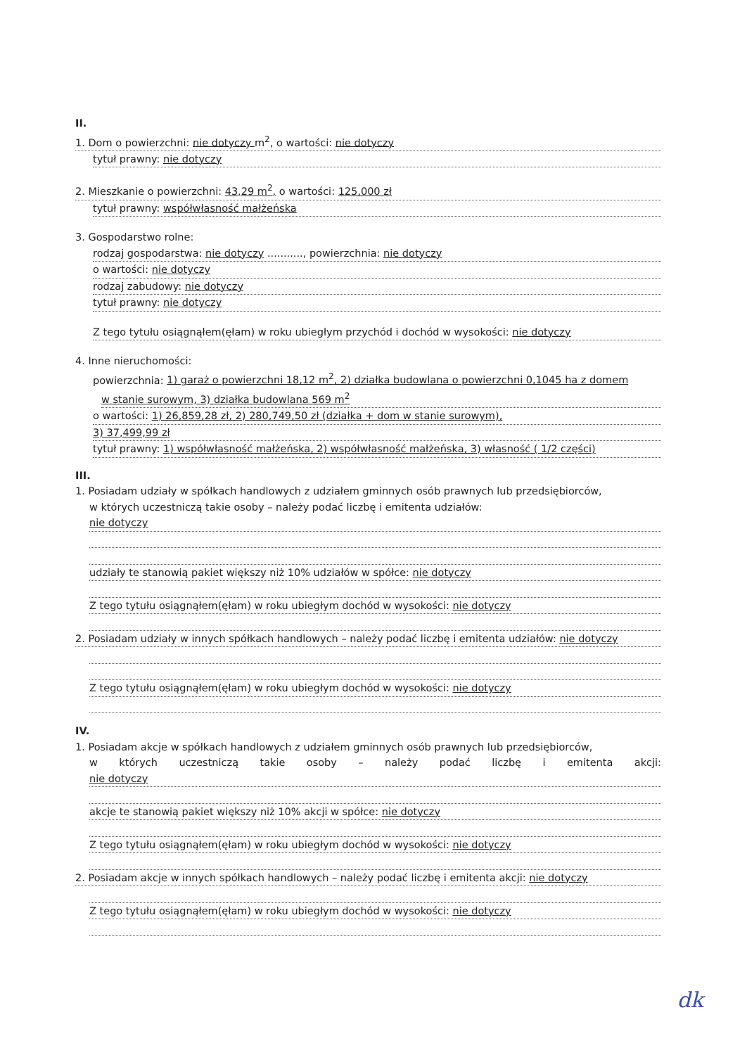II.
1. Dom o powierzchni: nie dotyczy m<sup>2</sup>, o wartości: nie dotyczy
tytuł prawny: nie dotyczy
2. Mieszkanie o powierzchni: 43,29 m<sup>2</sup>, o wartości: 125,000 zł
tytuł prawny: współwłasność małżeńska
3. Gospodarstwo rolne:
rodzaj gospodarstwa: nie dotyczy ..........., powierzchnia: nie dotyczy
o wartości: nie dotyczy
rodzaj zabudowy: nie dotyczy
tytuł prawny: nie dotyczy
Z tego tytułu osiągnąłem(ęłam) w roku ubiegłym przychód i dochód w wysokości: nie dotyczy
4. Inne nieruchomości:
powierzchnia: 1) garaż o powierzchni 18,12 m<sup>2</sup>, 2) działka budowlana o powierzchni 0,1045 ha z domem
w stanie surowym, 3) działka budowlana 569 m<sup>2</sup>
o wartości: 1) 26,859,28 zł, 2) 280,749,50 zł (działka + dom w stanie surowym),
3) 37,499,99 zł
tytuł prawny: 1) współwłasność małżeńska, 2) współwłasność małżeńska, 3) własność ( 1/2 części)
III.
1. Posiadam udziały w spółkach handlowych z udziałem gminnych osób prawnych lub przedsiębiorców,
w których uczestniczą takie osoby – należy podać liczbę i emitenta udziałów:
nie dotyczy
udziały te stanowią pakiet większy niż 10% udziałów w spółce: nie dotyczy
Z tego tytułu osiągnąłem(ęłam) w roku ubiegłym dochód w wysokości: nie dotyczy
2. Posiadam udziały w innych spółkach handlowych – należy podać liczbę i emitenta udziałów: nie dotyczy
Z tego tytułu osiągnąłem(ęłam) w roku ubiegłym dochód w wysokości: nie dotyczy
IV.
1. Posiadam akcje w spółkach handlowych z udziałem gminnych osób prawnych lub przedsiębiorców,
w których uczestniczą takie osoby – należy podać liczbę i emitenta akcji:
nie dotyczy
akcje te stanowią pakiet większy niż 10% akcji w spółce: nie dotyczy
Z tego tytułu osiągnąłem(ęłam) w roku ubiegłym dochód w wysokości: nie dotyczy
2. Posiadam akcje w innych spółkach handlowych – należy podać liczbę i emitenta akcji: nie dotyczy
Z tego tytułu osiągnąłem(ęłam) w roku ubiegłym dochód w wysokości: nie dotyczy
dk